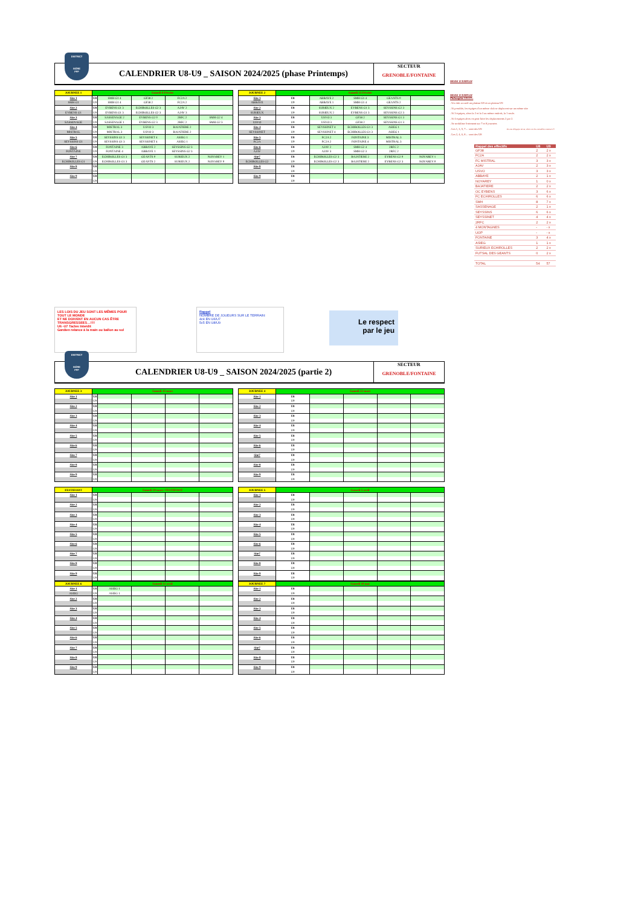DISTRICT
ISÈRE
FFF
CALENDRIER U8-U9 _ SAISON 2024/2025 (phase Printemps)
SECTEUR
GRENOBLE/FONTAINE
| JOURNEE 1 | Samedi 8 Février | | | | |
| --- | --- | --- | --- | --- | --- |
| Site 1 | U8 | SMH G1 4 | GF38 2 | FC2A 2 | |
| SMH G1 | U9 | SMH G1 4 | GF38 2 | FC2A 2 | |
| Site 2 | U8 | EYBENS G1 3 | ECHIROLLES G2 3 | AJAV 2 | |
| EYBENS G1 | U9 | EYBENS G1 3 | ECHIROLLES G2 3 | AJAV 3 | |
| Site 3 | U8 | SASSENAGE 2 | EYBENS G2 0 | 2RFC 2 | SMH G2 4 |
| SASSENAGE | U9 | SASSENAGE 1 | EYBENS G2 3 | 2RFC 2 | SMH G2 3 |
| Site 4 | U8 | MISTRAL 3 | USVO 3 | BAJATIERE 2 | |
| MISTRAL | U9 | MISTRAL 3 | USVO 3 | BAJATIERE 2 | |
| Site 5 | U8 | SEYSSINS G1 3 | SEYSSINET 4 | ASIEG 1 | |
| SEYSSINS G1 | U9 | SEYSSINS G1 3 | SEYSSINET 4 | ASIEG 1 | |
| Site 6 | U8 | FONTAINE 3 | ABBAYE 2 | SEYSSINS G2 3 | |
| FONTAINE | U9 | FONTAINE 4 | ABBAYE 1 | SEYSSINS G2 3 | |
| Site 7 | U8 | ECHIROLLES G1 3 | GEANTS 0 | SURIEUX 2 | NOYAREY 1 |
| ECHIROLLES G1 | U9 | ECHIROLLES G1 3 | GEANTS 2 | SURIEUX 2 | NOYAREY 0 |
| Site 8 | U8 | | | | |
| | U9 | | | | |
| Site 9 | U8 | | | | |
| | U9 | | | | |
| JOURNEE 2 | Samedi 15 Février | | | | |
| --- | --- | --- | --- | --- | --- |
| Site 1 | U8 | ABBAYE 2 | SMH G1 4 | GEANTS 0 | |
| ABBAYE | U9 | ABBAYE 1 | SMH G1 4 | GEANTS 2 | |
| Site 2 | U8 | SURIEUX 2 | EYBENS G1 3 | SEYSSINS G2 3 | |
| SURIEUX | U9 | SURIEUX 2 | EYBENS G1 3 | SEYSSINS G2 3 | |
| Site 3 | U8 | USVO 3 | GF38 2 | SEYSSINS G1 3 | |
| USVO | U9 | USVO 3 | GF38 2 | SEYSSINS G1 3 | |
| Site 4 | U8 | SEYSSINET 4 | ECHIROLLES G1 3 | ASIEG 1 | |
| SEYSSINET | U9 | SEYSSINET 4 | ECHIROLLES G1 3 | ASIEG 1 | |
| Site 5 | U8 | FC2A 2 | FONTAINE 3 | MISTRAL 3 | |
| FC2A | U9 | FC2A 2 | FONTAINE 4 | MISTRAL 3 | |
| Site 6 | U8 | AJAV 2 | SMH G2 4 | 2RFC 2 | |
| AJAV | U9 | AJAV 3 | SMH G2 3 | 2RFC 2 | |
| Site7 | U8 | ECHIROLLES G2 3 | BAJATIERE 2 | EYBENS G2 0 | NOYAREY 1 |
| ECHIROLLES G2 | U9 | ECHIROLLES G2 3 | BAJATIERE 2 | EYBENS G2 3 | NOYAREY 0 |
| Site 8 | U8 | | | | |
| | U9 | | | | |
| Site 9 | U8 | | | | |
| | U9 | | | | |
MODE D'EMPLOI
MODE D'EMPLOI
Philosophie U8-U9 :
. Un club accueil un plateau U8 et un plateau U9
. Si possible, les équipes d'un même club se déplacent sur un même site
. Si 3 équipes, alors la 2 et la 3 au même endroit, la 1 seule.
. Si 4 équipes alors on peut faire les déplacements 2 par 2.
. Se mobiliser fortement sur 7 et 8 journées
. Les 1, 3, 5, 7… sont des U9 En cas d'équipe mixte, alors on les considère comme U9
. Les 2, 4, 6, 8… sont des U8
| Rappel des effectifs | U8 | U9 |
| --- | --- | --- |
| GF38 | 2 | 2 x |
| FC2A | 2 | 2 x |
| FC MISTRAL | 3 | 3 x |
| AJAV | 2 | 3 x |
| USVO | 3 | 3 x |
| ABBAYE | 2 | 1 x |
| NOYAREY | 1 | 0 x |
| BAJATIERE | 2 | 2 x |
| OC EYBENS | 3 | 6 x |
| FC ECHIROLLES | 6 | 6 x |
| SMH | 8 | 7 x |
| SASSENAGE | 2 | 1 x |
| SEYSSINS | 6 | 6 x |
| SEYSSINET | 4 | 4 x |
| 2RFC | 2 | 2 x |
| 4 MONTAGNES | - | - x |
| UOP | - | - x |
| FONTAINE | 3 | 4 x |
| ASIEG | 1 | 1 x |
| SURIEUX ECHIROLLES | 2 | 2 x |
| FUTSAL DES GEANTS | 0 | 2 x |
| TOTAL | 54 | 57 |
LES LOIS DU JEU SONT LES MÊMES POUR TOUT LE MONDE
ET NE DOIVENT EN AUCUN CAS ÊTRE TRANSGRESSEES…!!!!
U6 -U7 Tacles Interdit
Gardien relance à la main ou ballon au sol
Rappel
NOMBRE DE JOUEURS SUR LE TERRAIN:
4c4 EN U6/U7
5c5 EN U8/U9
Le respect
par le jeu
DISTRICT
ISÈRE
FFF
CALENDRIER U8-U9 _ SAISON 2024/2025 (partie 2)
SECTEUR
GRENOBLE/FONTAINE
| JOURNEE 3 | Samedi 15 mars | | | | |
| --- | --- | --- | --- | --- | --- |
| Site 1 | U8 | | | | |
| | U9 | | | | |
| Site 2 | U8 | | | | |
| | U9 | | | | |
| Site 3 | U8 | | | | |
| | U9 | | | | |
| Site 4 | U8 | | | | |
| | U9 | | | | |
| Site 5 | U8 | | | | |
| | U9 | | | | |
| Site 6 | U8 | | | | |
| | U9 | | | | |
| Site 7 | U8 | | | | |
| | U9 | | | | |
| Site 8 | U8 | | | | |
| | U9 | | | | |
| Site 9 | U8 | | | | |
| | U9 | | | | |
| JOURNEE 4 | Samedi 22 mars | | | | |
| --- | --- | --- | --- | --- | --- |
| Site 1 | U8 | | | | |
| | U9 | | | | |
| Site 2 | U8 | | | | |
| | U9 | | | | |
| Site 3 | U8 | | | | |
| | U9 | | | | |
| Site 4 | U8 | | | | |
| | U9 | | | | |
| Site 5 | U8 | | | | |
| | U9 | | | | |
| Site 6 | U8 | | | | |
| | U9 | | | | |
| Site7 | U8 | | | | |
| | U9 | | | | |
| Site 8 | U8 | | | | |
| | U9 | | | | |
| Site 9 | U8 | | | | |
| | U9 | | | | |
| FESTIFOOT | Samedi 29 mars / FESTIFOOT | | | | |
| --- | --- | --- | --- | --- | --- |
| Site 1 | U8 | | | | |
| | U9 | | | | |
| Site 2 | U8 | | | | |
| | U9 | | | | |
| Site 3 | U8 | | | | |
| | U9 | | | | |
| Site 4 | U8 | | | | |
| | U9 | | | | |
| Site 5 | U8 | | | | |
| | U9 | | | | |
| Site 6 | U8 | | | | |
| | U9 | | | | |
| Site 7 | U8 | | | | |
| | U9 | | | | |
| Site 8 | U8 | | | | |
| | U9 | | | | |
| Site 9 | U8 | | | | |
| | U9 | | | | |
| JOURNEE 5 | Samedi 5 avril | | | | |
| --- | --- | --- | --- | --- | --- |
| Site 1 | U8 | | | | |
| | U9 | | | | |
| Site 2 | U8 | | | | |
| | U9 | | | | |
| Site 3 | U8 | | | | |
| | U9 | | | | |
| Site 4 | U8 | | | | |
| | U9 | | | | |
| Site 5 | U8 | | | | |
| | U9 | | | | |
| Site 6 | U8 | | | | |
| | U9 | | | | |
| Site7 | U8 | | | | |
| | U9 | | | | |
| Site 8 | U8 | | | | |
| | U9 | | | | |
| Site 9 | U8 | | | | |
| | U9 | | | | |
| JOURNEE 6 | Samedi 12 avril | | | | |
| --- | --- | --- | --- | --- | --- |
| Site 1 | U8 | ASIEG 1 | | | |
| ASIEG | U9 | ASIEG 1 | | | |
| Site 2 | U8 | | | | |
| | U9 | | | | |
| Site 3 | U8 | | | | |
| | U9 | | | | |
| Site 4 | U8 | | | | |
| | U9 | | | | |
| Site 5 | U8 | | | | |
| | U9 | | | | |
| Site 6 | U8 | | | | |
| | U9 | | | | |
| Site 7 | U8 | | | | |
| | U9 | | | | |
| Site 8 | U8 | | | | |
| | U9 | | | | |
| Site 9 | U8 | | | | |
| | U9 | | | | |
| JOURNEE 7 | Samedi 10 mai | | | | |
| --- | --- | --- | --- | --- | --- |
| Site 1 | U8 | | | | |
| | U9 | | | | |
| Site 2 | U8 | | | | |
| | U9 | | | | |
| Site 3 | U8 | | | | |
| | U9 | | | | |
| Site 4 | U8 | | | | |
| | U9 | | | | |
| Site 5 | U8 | | | | |
| | U9 | | | | |
| Site 6 | U8 | | | | |
| | U9 | | | | |
| Site7 | U8 | | | | |
| | U9 | | | | |
| Site 8 | U8 | | | | |
| | U9 | | | | |
| Site 9 | U8 | | | | |
| | U9 | | | | |